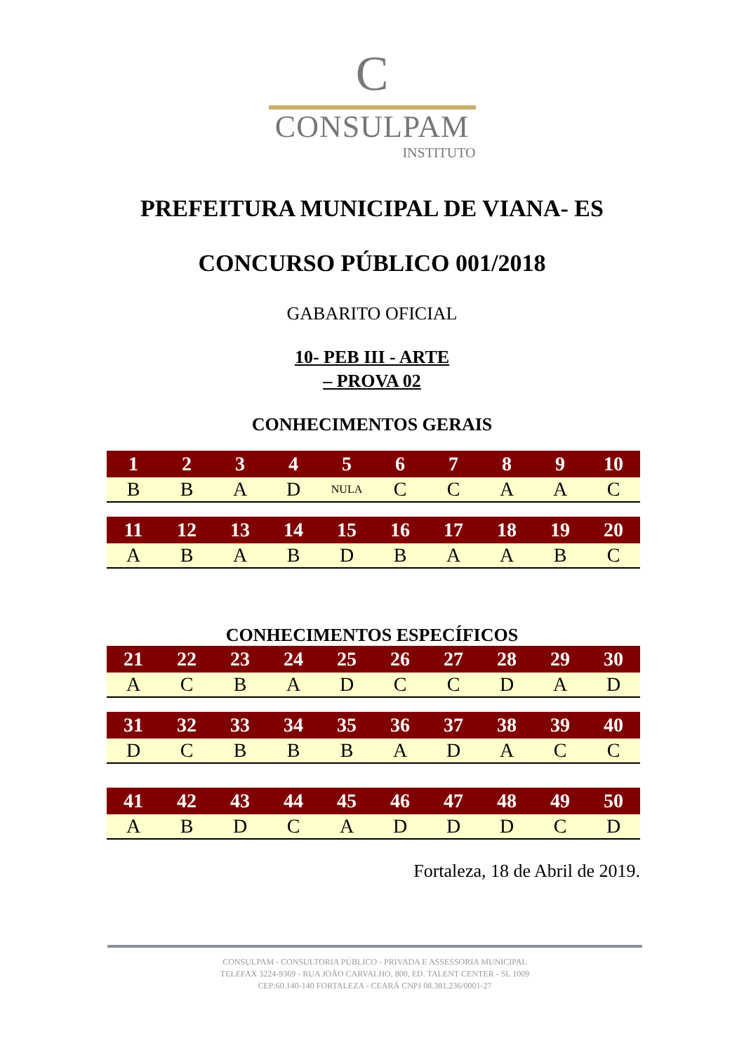C
CONSULPAM
INSTITUTO
PREFEITURA MUNICIPAL DE VIANA- ES
CONCURSO PÚBLICO 001/2018
GABARITO OFICIAL
10- PEB III - ARTE
– PROVA 02
CONHECIMENTOS GERAIS
| 1 | 2 | 3 | 4 | 5 | 6 | 7 | 8 | 9 | 10 |
| --- | --- | --- | --- | --- | --- | --- | --- | --- | --- |
| B | B | A | D | NULA | C | C | A | A | C |
| 11 | 12 | 13 | 14 | 15 | 16 | 17 | 18 | 19 | 20 |
| --- | --- | --- | --- | --- | --- | --- | --- | --- | --- |
| A | B | A | B | D | B | A | A | B | C |
CONHECIMENTOS ESPECÍFICOS
| 21 | 22 | 23 | 24 | 25 | 26 | 27 | 28 | 29 | 30 |
| --- | --- | --- | --- | --- | --- | --- | --- | --- | --- |
| A | C | B | A | D | C | C | D | A | D |
| 31 | 32 | 33 | 34 | 35 | 36 | 37 | 38 | 39 | 40 |
| --- | --- | --- | --- | --- | --- | --- | --- | --- | --- |
| D | C | B | B | B | A | D | A | C | C |
| 41 | 42 | 43 | 44 | 45 | 46 | 47 | 48 | 49 | 50 |
| --- | --- | --- | --- | --- | --- | --- | --- | --- | --- |
| A | B | D | C | A | D | D | D | C | D |
Fortaleza, 18 de Abril de 2019.
CONSULPAM - CONSULTORIA PÚBLICO - PRIVADA E ASSESSORIA MUNICIPAL
TELEFAX 3224-9369 - RUA JOÃO CARVALHO, 800, ED. TALENT CENTER - SL 1009
CEP:60.140-140 FORTALEZA - CEARÁ CNPJ 08.381.236/0001-27